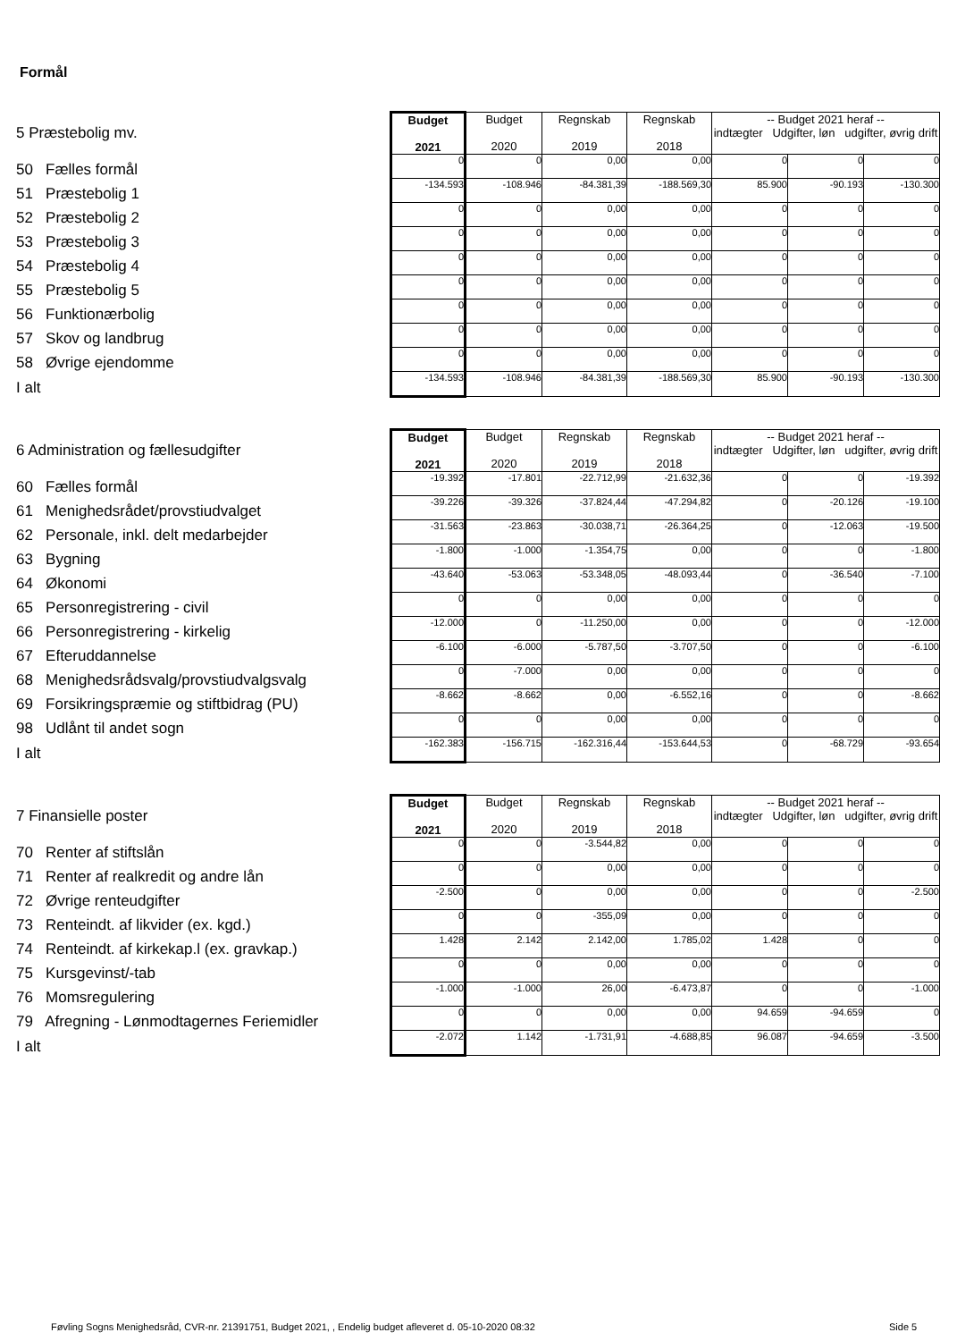Formål
| 5 Præstebolig mv. | Budget 2021 | Budget 2020 | Regnskab 2019 | Regnskab 2018 | -- Budget 2021 heraf -- indtægter Udgifter, løn udgifter, øvrig drift | | |
| 50 Fælles formål | 0 | 0 | 0,00 | 0,00 | 0 | 0 | 0 |
| 51 Præstebolig 1 | -134.593 | -108.946 | -84.381,39 | -188.569,30 | 85.900 | -90.193 | -130.300 |
| 52 Præstebolig 2 | 0 | 0 | 0,00 | 0,00 | 0 | 0 | 0 |
| 53 Præstebolig 3 | 0 | 0 | 0,00 | 0,00 | 0 | 0 | 0 |
| 54 Præstebolig 4 | 0 | 0 | 0,00 | 0,00 | 0 | 0 | 0 |
| 55 Præstebolig 5 | 0 | 0 | 0,00 | 0,00 | 0 | 0 | 0 |
| 56 Funktionærbolig | 0 | 0 | 0,00 | 0,00 | 0 | 0 | 0 |
| 57 Skov og landbrug | 0 | 0 | 0,00 | 0,00 | 0 | 0 | 0 |
| 58 Øvrige ejendomme | 0 | 0 | 0,00 | 0,00 | 0 | 0 | 0 |
| I alt | -134.593 | -108.946 | -84.381,39 | -188.569,30 | 85.900 | -90.193 | -130.300 |
| 6 Administration og fællesudgifter | Budget 2021 | Budget 2020 | Regnskab 2019 | Regnskab 2018 | -- Budget 2021 heraf -- indtægter Udgifter, løn udgifter, øvrig drift | | |
| 60 Fælles formål | -19.392 | -17.801 | -22.712,99 | -21.632,36 | 0 | 0 | -19.392 |
| 61 Menighedsrådet/provstiudvalget | -39.226 | -39.326 | -37.824,44 | -47.294,82 | 0 | -20.126 | -19.100 |
| 62 Personale, inkl. delt medarbejder | -31.563 | -23.863 | -30.038,71 | -26.364,25 | 0 | -12.063 | -19.500 |
| 63 Bygning | -1.800 | -1.000 | -1.354,75 | 0,00 | 0 | 0 | -1.800 |
| 64 Økonomi | -43.640 | -53.063 | -53.348,05 | -48.093,44 | 0 | -36.540 | -7.100 |
| 65 Personregistrering - civil | 0 | 0 | 0,00 | 0,00 | 0 | 0 | 0 |
| 66 Personregistrering - kirkelig | -12.000 | 0 | -11.250,00 | 0,00 | 0 | 0 | -12.000 |
| 67 Efteruddannelse | -6.100 | -6.000 | -5.787,50 | -3.707,50 | 0 | 0 | -6.100 |
| 68 Menighedsrådsvalg/provstiudvalgsvalg | 0 | -7.000 | 0,00 | 0,00 | 0 | 0 | 0 |
| 69 Forsikringspræmie og stiftbidrag (PU) | -8.662 | -8.662 | 0,00 | -6.552,16 | 0 | 0 | -8.662 |
| 98 Udlånt til andet sogn | 0 | 0 | 0,00 | 0,00 | 0 | 0 | 0 |
| I alt | -162.383 | -156.715 | -162.316,44 | -153.644,53 | 0 | -68.729 | -93.654 |
| 7 Finansielle poster | Budget 2021 | Budget 2020 | Regnskab 2019 | Regnskab 2018 | -- Budget 2021 heraf -- indtægter Udgifter, løn udgifter, øvrig drift | | |
| 70 Renter af stiftslån | 0 | 0 | -3.544,82 | 0,00 | 0 | 0 | 0 |
| 71 Renter af realkredit og andre lån | 0 | 0 | 0,00 | 0,00 | 0 | 0 | 0 |
| 72 Øvrige renteudgifter | -2.500 | 0 | 0,00 | 0,00 | 0 | 0 | -2.500 |
| 73 Renteindt. af likvider (ex. kgd.) | 0 | 0 | -355,09 | 0,00 | 0 | 0 | 0 |
| 74 Renteindt. af kirkekap.l (ex. gravkap.) | 1.428 | 2.142 | 2.142,00 | 1.785,02 | 1.428 | 0 | 0 |
| 75 Kursgevinst/-tab | 0 | 0 | 0,00 | 0,00 | 0 | 0 | 0 |
| 76 Momsregulering | -1.000 | -1.000 | 26,00 | -6.473,87 | 0 | 0 | -1.000 |
| 79 Afregning - Lønmodtagernes Feriemidler | 0 | 0 | 0,00 | 0,00 | 94.659 | -94.659 | 0 |
| I alt | -2.072 | 1.142 | -1.731,91 | -4.688,85 | 96.087 | -94.659 | -3.500 |
Føvling Sogns Menighedsråd, CVR-nr. 21391751, Budget 2021, , Endelig budget afleveret d. 05-10-2020 08:32
Side 5